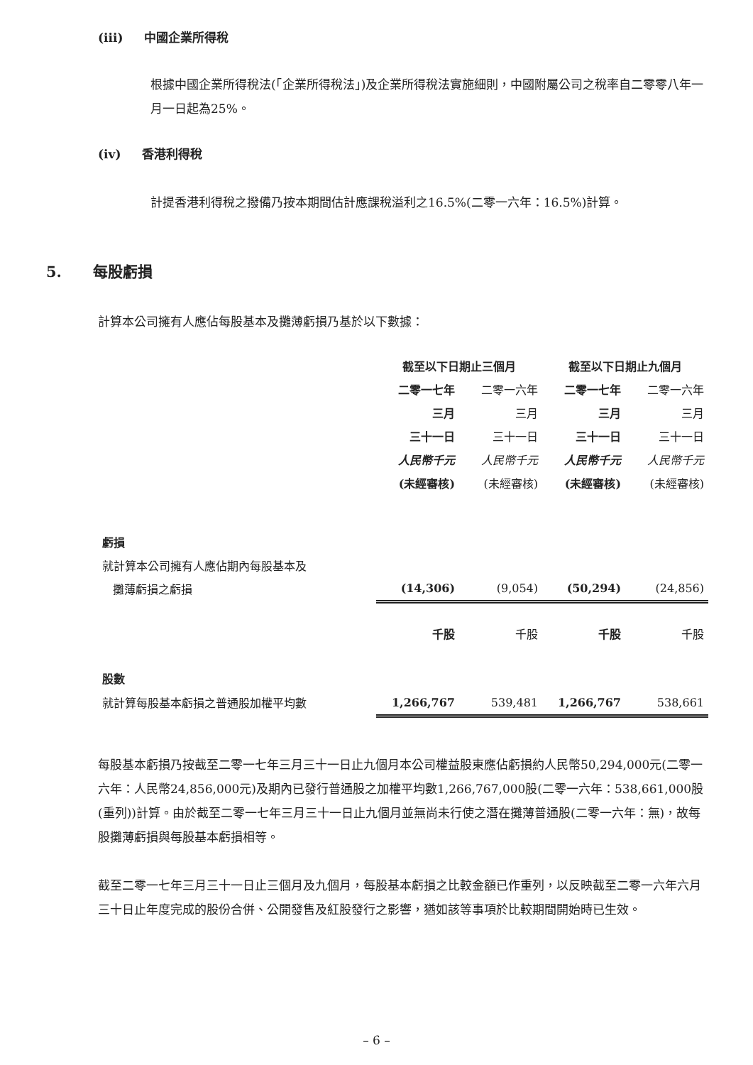(iii) 中國企業所得稅
根據中國企業所得稅法(「企業所得稅法」)及企業所得稅法實施細則，中國附屬公司之稅率自二零零八年一月一日起為25%。
(iv) 香港利得稅
計提香港利得稅之撥備乃按本期間估計應課稅溢利之16.5%(二零一六年：16.5%)計算。
5. 每股虧損
計算本公司擁有人應佔每股基本及攤薄虧損乃基於以下數據：
| | 截至以下日期止三個月 | | 截至以下日期止九個月 | |
| | 二零一七年 | 二零一六年 | 二零一七年 | 二零一六年 |
| | 三月 | 三月 | 三月 | 三月 |
| | 三十一日 | 三十一日 | 三十一日 | 三十一日 |
| | 人民幣千元 | 人民幣千元 | 人民幣千元 | 人民幣千元 |
| | (未經審核) | (未經審核) | (未經審核) | (未經審核) |
| 虧損 | | | | |
| 就計算本公司擁有人應佔期內每股基本及 攤薄虧損之虧損 | (14,306) | (9,054) | (50,294) | (24,856) |
| | 千股 | 千股 | 千股 | 千股 |
| 股數 | | | | |
| 就計算每股基本虧損之普通股加權平均數 | 1,266,767 | 539,481 | 1,266,767 | 538,661 |
每股基本虧損乃按截至二零一七年三月三十一日止九個月本公司權益股東應佔虧損約人民幣50,294,000元(二零一六年：人民幣24,856,000元)及期內已發行普通股之加權平均數1,266,767,000股(二零一六年：538,661,000股(重列))計算。由於截至二零一七年三月三十一日止九個月並無尚未行使之潛在攤薄普通股(二零一六年：無)，故每股攤薄虧損與每股基本虧損相等。
截至二零一七年三月三十一日止三個月及九個月，每股基本虧損之比較金額已作重列，以反映截至二零一六年六月三十日止年度完成的股份合併、公開發售及紅股發行之影響，猶如該等事項於比較期間開始時已生效。
– 6 –